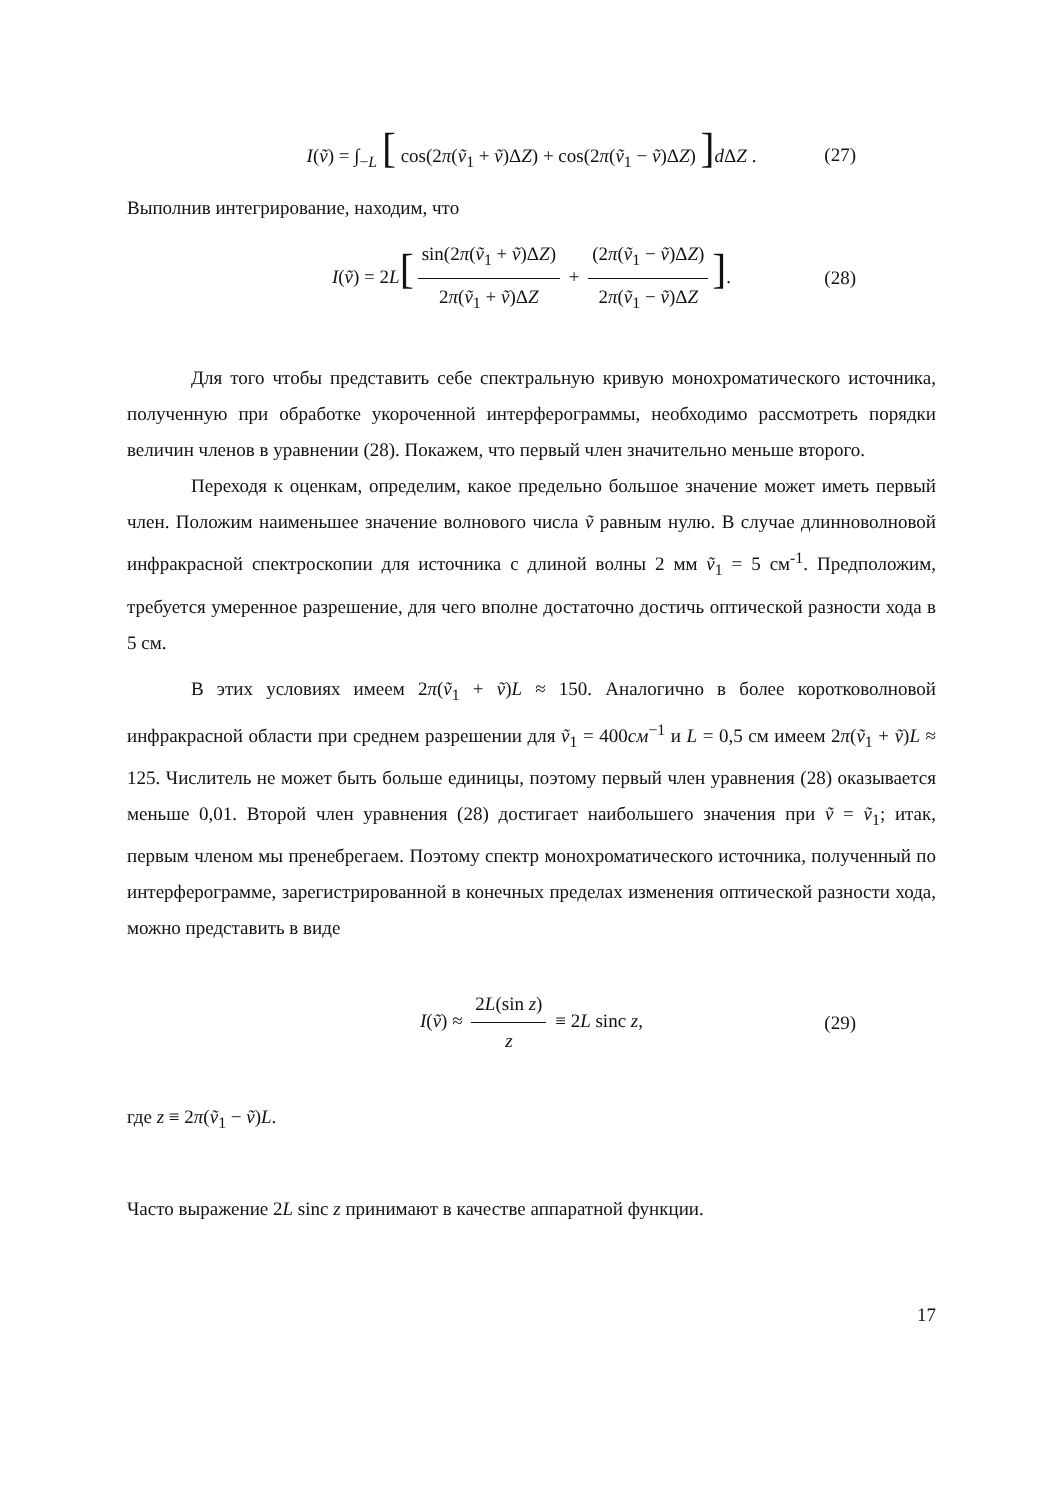I(ṽ) = ∫<sub>−L</sub> [ cos(2π(ṽ<sub>1</sub> + ṽ)ΔZ) + cos(2π(ṽ<sub>1</sub> − ṽ)ΔZ) ] d ΔZ . (27)
Выполнив интегрирование, находим, что
I(ṽ) = 2L[sin(2π(ṽ<sub>1</sub> + ṽ)ΔZ) 2π(ṽ<sub>1</sub> + ṽ)ΔZ + (2π(ṽ<sub>1</sub> − ṽ)ΔZ) 2π(ṽ<sub>1</sub> − ṽ)ΔZ]. (28)
Для того чтобы представить себе спектральную кривую монохроматического источника, полученную при обработке укороченной интерферограммы, необходимо рассмотреть порядки величин членов в уравнении (28). Покажем, что первый член значительно меньше второго.
Переходя к оценкам, определим, какое предельно большое значение может иметь первый член. Положим наименьшее значение волнового числа ṽ равным нулю. В случае длинноволновой инфракрасной спектроскопии для источника с длиной волны 2 мм ṽ<sub>1</sub> = 5 см<sup>-1</sup>. Предположим, требуется умеренное разрешение, для чего вполне достаточно достичь оптической разности хода в 5 см.
В этих условиях имеем 2π(ṽ<sub>1</sub> + ṽ)L ≈ 150. Аналогично в более коротковолновой инфракрасной области при среднем разрешении для ṽ<sub>1</sub> = 400см<sup>−1</sup> и L = 0,5 см имеем 2π(ṽ<sub>1</sub> + ṽ)L ≈ 125. Числитель не может быть больше единицы, поэтому первый член уравнения (28) оказывается меньше 0,01. Второй член уравнения (28) достигает наибольшего значения при ṽ = ṽ<sub>1</sub>; итак, первым членом мы пренебрегаем. Поэтому спектр монохроматического источника, полученный по интерферограмме, зарегистрированной в конечных пределах изменения оптической разности хода, можно представить в виде
I(ṽ) ≈ 2L(sin z) z ≡ 2L sinc z, (29)
где z ≡ 2π(ṽ<sub>1</sub> − ṽ)L.
Часто выражение 2L sinc z принимают в качестве аппаратной функции.
17